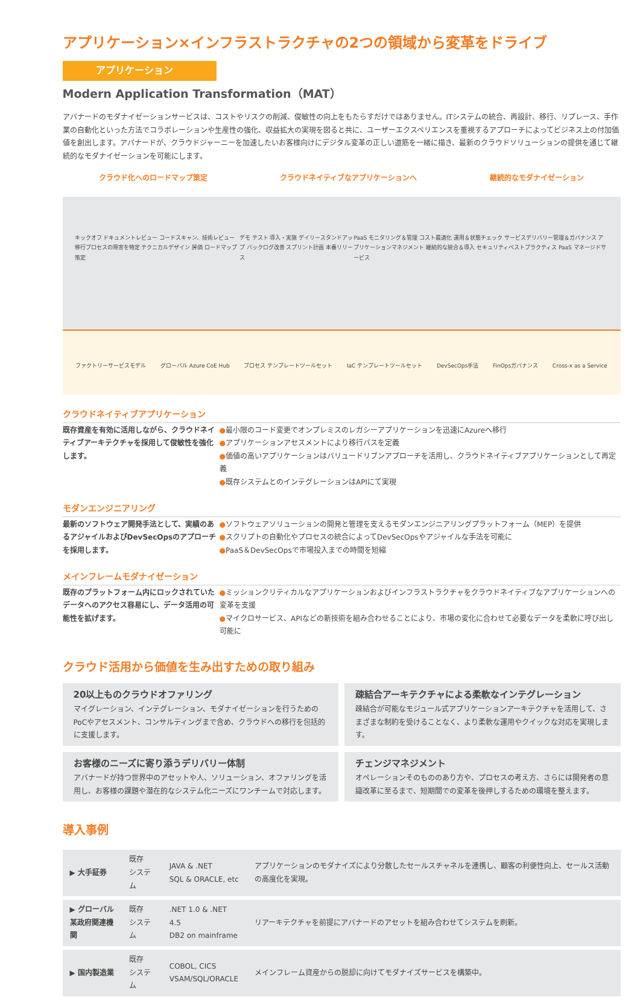アプリケーション×インフラストラクチャの2つの領域から変革をドライブ
アプリケーション
Modern Application Transformation（MAT）
アバナードのモダナイゼーションサービスは、コストやリスクの削減、俊敏性の向上をもたらすだけではありません。ITシステムの統合、再設計、移行、リプレース、手作業の自動化といった方法でコラボレーションや生産性の強化、収益拡大の実現を図ると共に、ユーザーエクスペリエンスを重視するアプローチによってビジネス上の付加価値を創出します。アバナードが、クラウドジャーニーを加速したいお客様向けにデジタル変革の正しい道筋を一緒に描き、最新のクラウドソリューションの提供を通じて継続的なモダナイゼーションを可能にします。
クラウド化へのロードマップ策定 クラウドネイティブなアプリケーションへ 継続的なモダナイゼーション
キックオフ ドキュメントレビュー コードスキャン、技術レビュー 移行プロセスの障害を特定 テクニカルデザイン 評価 ロードマップ策定 デモ テスト 導入・実施 デイリースタンドアップ バックログ改善 スプリント計画 本番リリース PaaS モニタリング＆管理 コスト最適化 運用＆状態チェック サービスデリバリー管理＆ガバナンス アプリケーションマネジメント 継続的な統合＆導入 セキュリティベストプラクティス PaaS マネージドサービス
ファクトリーサービスモデル グローバル Azure CoE Hub プロセス テンプレートツールセット IaC テンプレートツールセット DevSecOps手法 FinOpsガバナンス Cross-x as a Service
クラウドネイティブアプリケーション
既存資産を有効に活用しながら、クラウドネイティブアーキテクチャを採用して俊敏性を強化します。
●最小限のコード変更でオンプレミスのレガシーアプリケーションを迅速にAzureへ移行
●アプリケーションアセスメントにより移行パスを定義
●価値の高いアプリケーションはバリュードリブンアプローチを活用し、クラウドネイティブアプリケーションとして再定義
●既存システムとのインテグレーションはAPIにて実現
モダンエンジニアリング
最新のソフトウェア開発手法として、実績のあるアジャイルおよびDevSecOpsのアプローチを採用します。
●ソフトウェアソリューションの開発と管理を支えるモダンエンジニアリングプラットフォーム（MEP）を提供
●スクリプトの自動化やプロセスの統合によってDevSecOpsやアジャイルな手法を可能に
●PaaS＆DevSecOpsで市場投入までの時間を短縮
メインフレームモダナイゼーション
既存のプラットフォーム内にロックされていたデータへのアクセス容易にし、データ活用の可能性を拡げます。
●ミッションクリティカルなアプリケーションおよびインフラストラクチャをクラウドネイティブなアプリケーションへの変革を支援
●マイクロサービス、APIなどの新技術を組み合わせることにより、市場の変化に合わせて必要なデータを柔軟に呼び出し可能に
クラウド活用から価値を生み出すための取り組み
20以上ものクラウドオファリング
マイグレーション、インテグレーション、モダナイゼーションを行うためのPoCやアセスメント、コンサルティングまで含め、クラウドへの移行を包括的に支援します。
疎結合アーキテクチャによる柔軟なインテグレーション
疎結合が可能なモジュール式アプリケーションアーキテクチャを活用して、さまざまな制約を受けることなく、より柔軟な運用やクイックな対応を実現します。
お客様のニーズに寄り添うデリバリー体制
アバナードが持つ世界中のアセットや人、ソリューション、オファリングを活用し、お客様の課題や潜在的なシステム化ニーズにワンチームで対応します。
チェンジマネジメント
オペレーションそのもののあり方や、プロセスの考え方、さらには開発者の意識改革に至るまで、短期間での変革を後押しするための環境を整えます。
導入事例
| ▶ 大手証券 | 既存 システム | JAVA & .NET SQL & ORACLE, etc | アプリケーションのモダナイズにより分散したセールスチャネルを連携し、顧客の利便性向上、セールス活動の高度化を実現。 |
| ▶ グローバル 某政府関連機関 | 既存 システム | .NET 1.0 & .NET 4.5 DB2 on mainframe | リアーキテクチャを前提にアバナードのアセットを組み合わせてシステムを刷新。 |
| ▶ 国内製造業 | 既存 システム | COBOL, CICS VSAM/SQL/ORACLE | メインフレーム資産からの脱却に向けてモダナイズサービスを構築中。 |